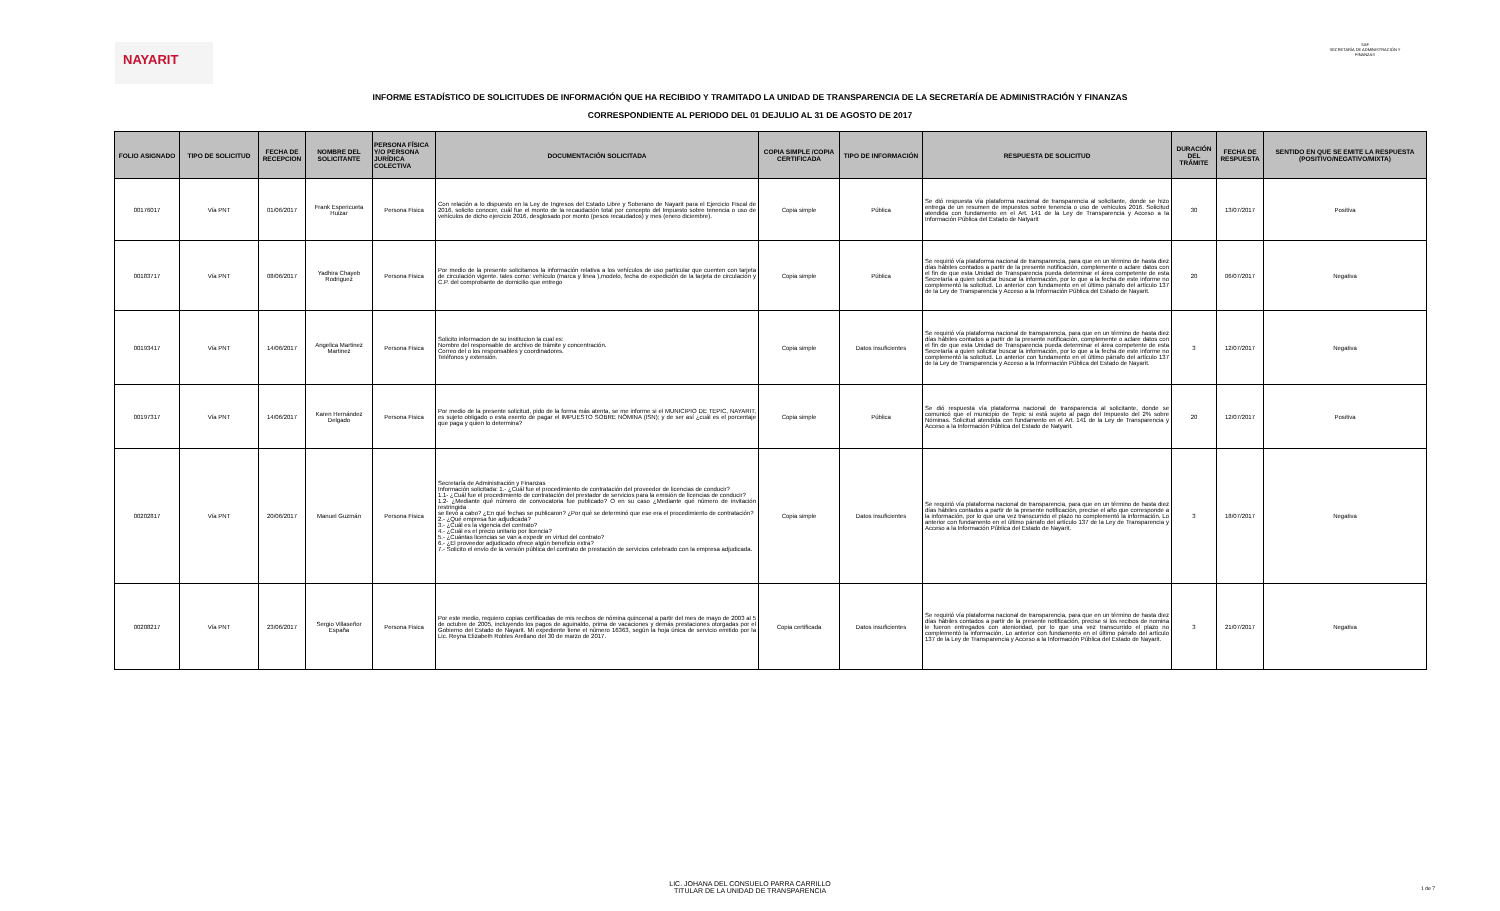NAYARIT
SAF
SECRETARÍA DE ADMINISTRACIÓN Y FINANZAS
INFORME ESTADÍSTICO DE SOLICITUDES DE INFORMACIÓN QUE HA RECIBIDO Y TRAMITADO LA UNIDAD DE TRANSPARENCIA DE LA SECRETARÍA DE ADMINISTRACIÓN Y FINANZAS
CORRESPONDIENTE AL PERIODO DEL 01 DEJULIO AL 31 DE AGOSTO DE 2017
| FOLIO ASIGNADO | TIPO DE SOLICITUD | FECHA DE RECEPCION | NOMBRE DEL SOLICITANTE | PERSONA FÍSICA Y/O PERSONA JURÍDICA COLECTIVA | DOCUMENTACIÓN SOLICITADA | COPIA SIMPLE /COPIA CERTIFICADA | TIPO DE INFORMACIÓN | RESPUESTA DE SOLICITUD | DURACIÓN DEL TRÁMITE | FECHA DE RESPUESTA | SENTIDO EN QUE SE EMITE LA RESPUESTA (POSITIVO/NEGATIVO/MIXTA) |
| --- | --- | --- | --- | --- | --- | --- | --- | --- | --- | --- | --- |
| 00176017 | Vía PNT | 01/06/2017 | Frank Espericueta Huizar | Persona Fisica | Con relación a lo dispuesto en la Ley de Ingresos del Estado Libre y Soberano de Nayarit para el Ejercicio Fiscal de 2016, solicito conocer, cuál fue el monto de la recaudación total por concepto del Impuesto sobre tenencia o uso de vehículos de dicho ejercicio 2016, desglosado por monto (pesos recaudados) y mes (enero diciembre). | Copia simple | Pública | Se dió respuesta vía plataforma nacional de transparencia al solicitante, donde se hizo entrega de un resumen de impuestos sobre tenencia o uso de vehículos 2016. Solicitud atendida con fundamento en el Art. 141 de la Ley de Transparencia y Acceso a la Información Pública del Estado de Natyarit | 30 | 13/07/2017 | Positiva |
| 00183717 | Vía PNT | 08/06/2017 | Yadhira Chayeb Rodriguez | Persona Fisica | Por medio de la presente solicitamos la información relativa a los vehículos de uso particular que cuenten con tarjeta de circulación vigente. tales como: vehículo (marca y linea ),modelo, fecha de expedición de la tarjeta de circulación y C.P. del comprobante de domicilio que entrego | Copia simple | Pública | Se requirió vía plataforma nacional de transparencia, para que en un término de hasta diez días hábiles contados a partir de la presente notificación, complemente o aclare datos con el fin de que esta Unidad de Transparencia pueda determinar el área competente de esta Secretaría a quien solicitar buscar la información, por lo que a la fecha de este informe no complementó la solicitud. Lo anterior con fundamento en el último párrafo del artículo 137 de la Ley de Transparencia y Acceso a la Información Pública del Estado de Nayarit. | 20 | 06/07/2017 | Negativa |
| 00193417 | Vía PNT | 14/06/2017 | Angelica Martinez Martinez | Persona Fisica | Solicito informacion de su institucion la cual es: Nombre del responsable de archivo de trámite y concentración. Correo del o los responsables y coordinadores. Teléfonos y extensión. | Copia simple | Datos insuficientes | Se requirió vía plataforma nacional de transparencia, para que en un término de hasta diez días hábiles contados a partir de la presente notificación, complemente o aclare datos con el fin de que esta Unidad de Transparencia pueda determinar el área competente de esta Secretaría a quien solicitar buscar la información, por lo que a la fecha de este informe no complementó la solicitud. Lo anterior con fundamento en el último párrafo del artículo 137 de la Ley de Transparencia y Acceso a la Información Pública del Estado de Nayarit. | 3 | 12/07/2017 | Negativa |
| 00197317 | Vía PNT | 14/06/2017 | Karen Hernández Delgado | Persona Fisica | Por medio de la presente solicitud, pido de la forma más atenta, se me informe si el MUNICIPIO DE TEPIC, NAYARIT, es sujeto obligado o esta exento de pagar el IMPUESTO SOBRE NÓMINA (ISN); y de ser así ¿cuál es el porcentaje que paga y quien lo determina? | Copia simple | Pública | Se dió respuesta vía plataforma nacional de transparencia al solicitante, donde se comunicó que el municipio de Tepic si está sujeto al pago del Impuesto del 2% sobre Nóminas. Solicitud atendida con fundamento en el Art. 141 de la Ley de Transparencia y Acceso a la Información Pública del Estado de Natyarit. | 20 | 12/07/2017 | Positiva |
| 00202817 | Vía PNT | 20/06/2017 | Manuel Guzmán | Persona Fisica | Secretaría de Administración y Finanzas Información solicitada: 1.- ¿Cuál fue el procedimiento de contratación del proveedor de licencias de conducir? 1.1- ¿Cuál fue el procedimiento de contratación del prestador de servicios para la emisión de licencias de conducir? 1.2- ¿Mediante qué número de convocatoria fue publicado? O en su caso ¿Mediante qué número de invitación restringida se llevó a cabo? ¿En qué fechas se publicaron? ¿Por qué se determinó que ese era el procedimiento de contratación? 2.- ¿Qué empresa fue adjudicada? 3.- ¿Cuál es la vigencia del contrato? 4.- ¿Cuál es el precio unitario por licencia? 5.- ¿Cuántas licencias se van a expedir en virtud del contrato? 6.- ¿El proveedor adjudicado ofrece algún beneficio extra? 7.- Solicito el envío de la versión pública del contrato de prestación de servicios celebrado con la empresa adjudicada. | Copia simple | Datos insuficientes | Se requirió vía plataforma nacional de transparencia, para que en un término de hasta diez días hábiles contados a partir de la presente notificación, precise el año que corresponde a la información, por lo que una vez transcurrido el plazo no complementó la información. Lo anterior con fundamento en el último párrafo del artículo 137 de la Ley de Transparencia y Acceso a la Información Pública del Estado de Nayarit. | 3 | 18/07/2017 | Negativa |
| 00208217 | Vía PNT | 23/06/2017 | Sergio Villaseñor España | Persona Fisica | Por este medio, requiero copias certificadas de mis recibos de nómina quincenal a partir del mes de mayo de 2003 al 5 de octubre de 2005, incluyendo los pagos de aguinaldo, prima de vacaciones y demás prestaciones otorgadas por el Gobierno del Estado de Nayarit. Mi expediente tiene el número 16363, según la hoja única de servicio emitido por la Lic. Reyna Elizabeth Robles Arellano del 30 de marzo de 2017. | Copia certificada | Datos insuficientes | Se requirió vía plataforma nacional de transparencia, para que en un término de hasta diez días hábiles contados a partir de la presente notificación, precise si los recibos de nomina le fueron entregados con atenioridad, por lo que una vez transcurrido el plazo no complementó la información. Lo anterior con fundamento en el último párrafo del artículo 137 de la Ley de Transparencia y Acceso a la Información Pública del Estado de Nayarit. | 3 | 21/07/2017 | Negativa |
LIC. JOHANA DEL CONSUELO PARRA CARRILLO
TITULAR DE LA UNIDAD DE TRANSPARENCIA
1 de 7